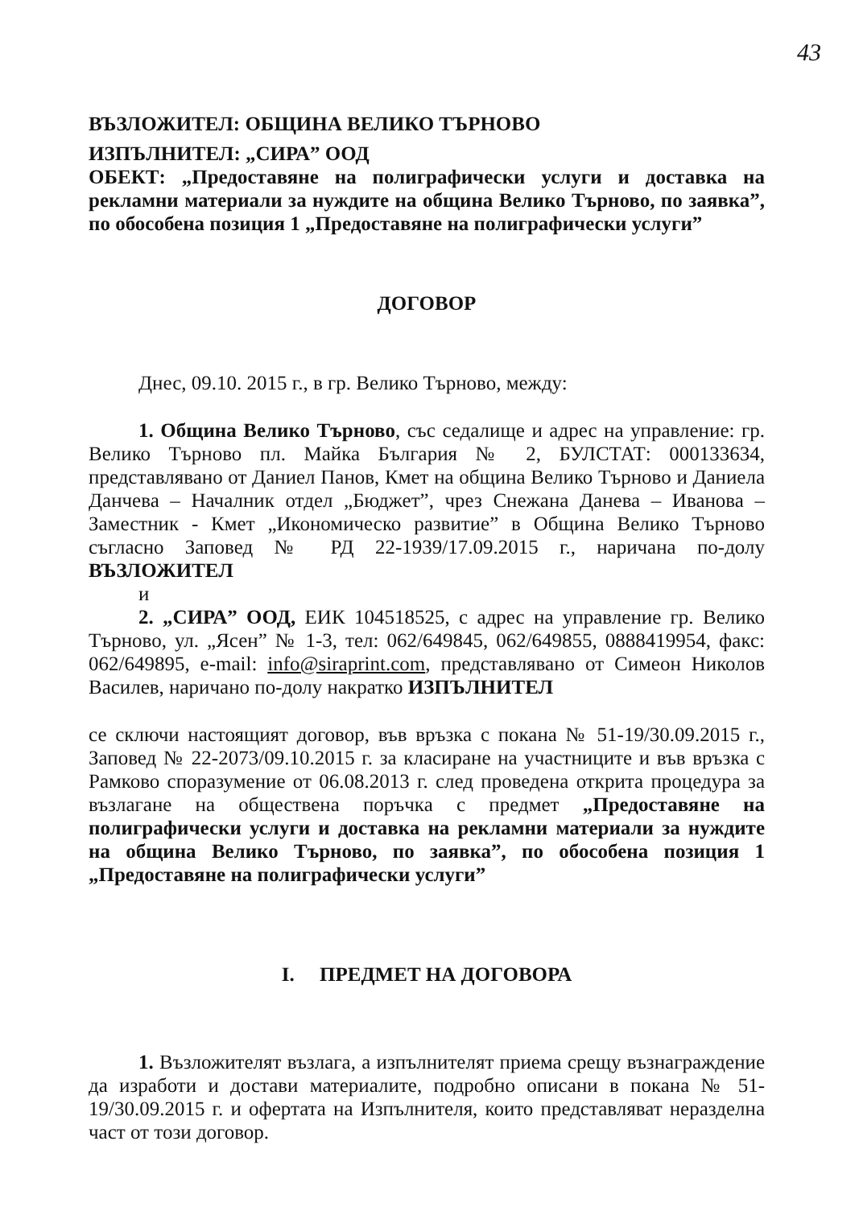43
ВЪЗЛОЖИТЕЛ: ОБЩИНА ВЕЛИКО ТЪРНОВО
ИЗПЪЛНИТЕЛ: „СИРА” ООД
ОБЕКТ: „Предоставяне на полиграфически услуги и доставка на рекламни материали за нуждите на община Велико Търново, по заявка”, по обособена позиция 1 „Предоставяне на полиграфически услуги”
ДОГОВОР
Днес, 09.10. 2015 г., в гр. Велико Търново, между:
1. Община Велико Търново, със седалище и адрес на управление: гр. Велико Търново пл. Майка България № 2, БУЛСТАТ: 000133634, представлявано от Даниел Панов, Кмет на община Велико Търново и Даниела Данчева – Началник отдел „Бюджет”, чрез Снежана Данева – Иванова – Заместник - Кмет „Икономическо развитие” в Община Велико Търново съгласно Заповед № РД 22-1939/17.09.2015 г., наричана по-долу ВЪЗЛОЖИТЕЛ
и
2. „СИРА” ООД, ЕИК 104518525, с адрес на управление гр. Велико Търново, ул. „Ясен” № 1-3, тел: 062/649845, 062/649855, 0888419954, факс: 062/649895, e-mail: info@siraprint.com, представлявано от Симеон Николов Василев, наричано по-долу накратко ИЗПЪЛНИТЕЛ
се сключи настоящият договор, във връзка с покана № 51-19/30.09.2015 г., Заповед № 22-2073/09.10.2015 г. за класиране на участниците и във връзка с Рамково споразумение от 06.08.2013 г. след проведена открита процедура за възлагане на обществена поръчка с предмет „Предоставяне на полиграфически услуги и доставка на рекламни материали за нуждите на община Велико Търново, по заявка”, по обособена позиция 1 „Предоставяне на полиграфически услуги”
I. ПРЕДМЕТ НА ДОГОВОРА
1. Възложителят възлага, а изпълнителят приема срещу възнаграждение да изработи и достави материалите, подробно описани в покана № 51-19/30.09.2015 г. и офертата на Изпълнителя, които представляват неразделна част от този договор.